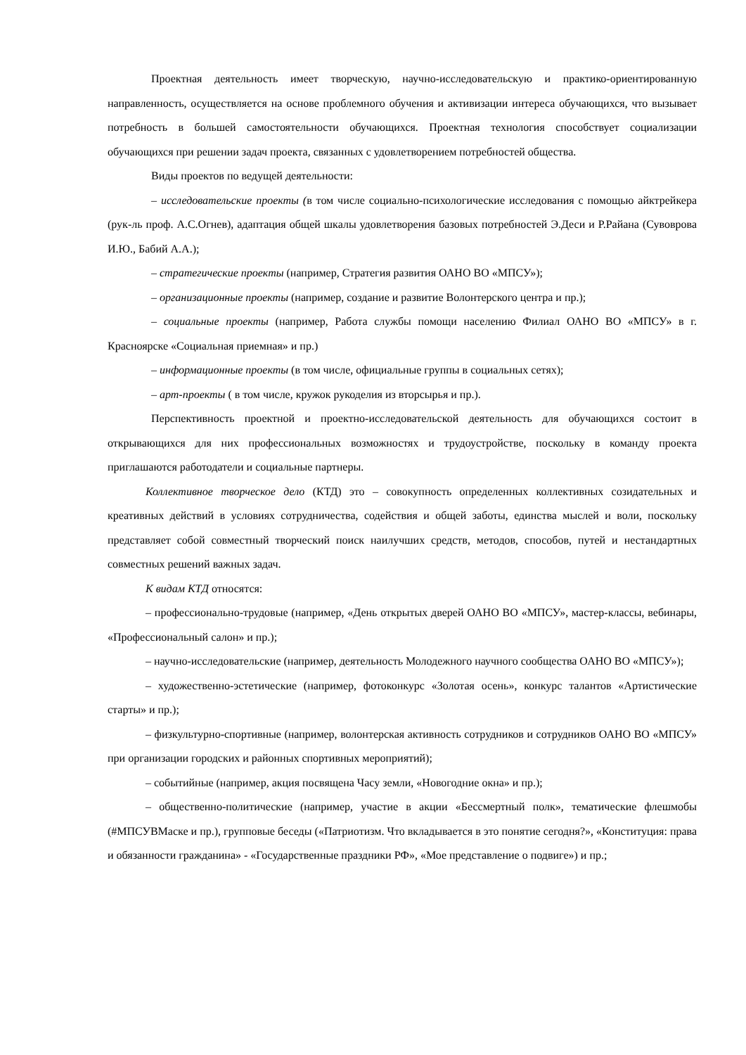Проектная деятельность имеет творческую, научно-исследовательскую и практико-ориентированную направленность, осуществляется на основе проблемного обучения и активизации интереса обучающихся, что вызывает потребность в большей самостоятельности обучающихся. Проектная технология способствует социализации обучающихся при решении задач проекта, связанных с удовлетворением потребностей общества.
Виды проектов по ведущей деятельности:
– исследовательские проекты (в том числе социально-психологические исследования с помощью айктрейкера (рук-ль проф. А.С.Огнев), адаптация общей шкалы удовлетворения базовых потребностей Э.Деси и Р.Райана (Сувоврова И.Ю., Бабий А.А.);
– стратегические проекты (например, Стратегия развития ОАНО ВО «МПСУ»);
– организационные проекты (например, создание и развитие Волонтерского центра и пр.);
– социальные проекты (например, Работа службы помощи населению Филиал ОАНО ВО «МПСУ» в г. Красноярске «Социальная приемная» и пр.)
– информационные проекты (в том числе, официальные группы в социальных сетях);
– арт-проекты ( в том числе, кружок рукоделия из вторсырья и пр.).
Перспективность проектной и проектно-исследовательской деятельность для обучающихся состоит в открывающихся для них профессиональных возможностях и трудоустройстве, поскольку в команду проекта приглашаются работодатели и социальные партнеры.
Коллективное творческое дело (КТД) это – совокупность определенных коллективных созидательных и креативных действий в условиях сотрудничества, содействия и общей заботы, единства мыслей и воли, поскольку представляет собой совместный творческий поиск наилучших средств, методов, способов, путей и нестандартных совместных решений важных задач.
К видам КТД относятся:
– профессионально-трудовые (например, «День открытых дверей ОАНО ВО «МПСУ», мастер-классы, вебинары, «Профессиональный салон» и пр.);
– научно-исследовательские (например, деятельность Молодежного научного сообщества ОАНО ВО «МПСУ»);
– художественно-эстетические (например, фотоконкурс «Золотая осень», конкурс талантов «Артистические старты» и пр.);
– физкультурно-спортивные (например, волонтерская активность сотрудников и сотрудников ОАНО ВО «МПСУ» при организации городских и районных спортивных мероприятий);
– событийные (например, акция посвящена Часу земли, «Новогодние окна» и пр.);
– общественно-политические (например, участие в акции «Бессмертный полк», тематические флешмобы (#МПСУВМаске и пр.), групповые беседы («Патриотизм. Что вкладывается в это понятие сегодня?», «Конституция: права и обязанности гражданина» - «Государственные праздники РФ», «Мое представление о подвиге») и пр.;